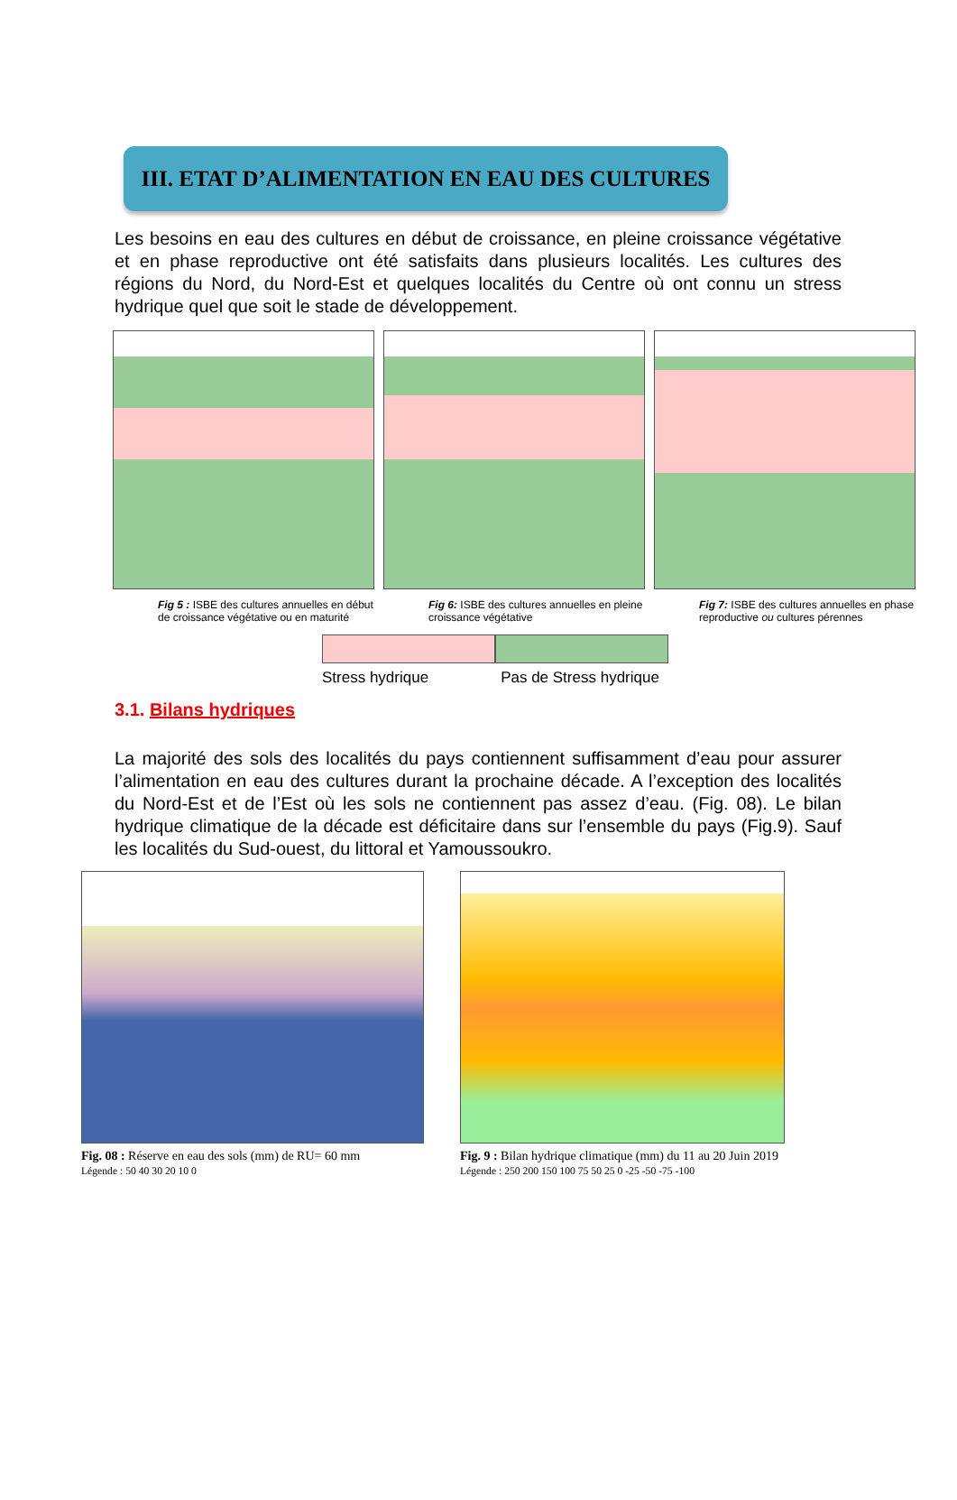III. ETAT D’ALIMENTATION EN EAU DES CULTURES
Les besoins en eau des cultures en début de croissance, en pleine croissance végétative et en phase reproductive ont été satisfaits dans plusieurs localités. Les cultures des régions du Nord, du Nord-Est et quelques localités du Centre où ont connu un stress hydrique quel que soit le stade de développement.
Fig 5 : ISBE des cultures annuelles en début de croissance végétative ou en maturité
Fig 6: ISBE des cultures annuelles en pleine croissance végétative
Fig 7: ISBE des cultures annuelles en phase reproductive ou cultures pérennes
Stress hydrique Pas de Stress hydrique
3.1. Bilans hydriques
La majorité des sols des localités du pays contiennent suffisamment d’eau pour assurer l’alimentation en eau des cultures durant la prochaine décade. A l’exception des localités du Nord-Est et de l’Est où les sols ne contiennent pas assez d’eau. (Fig. 08). Le bilan hydrique climatique de la décade est déficitaire dans sur l’ensemble du pays (Fig.9). Sauf les localités du Sud-ouest, du littoral et Yamoussoukro.
Fig. 08 : Réserve en eau des sols (mm) de RU= 60 mm
Légende : 50 40 30 20 10 0
Fig. 9 : Bilan hydrique climatique (mm) du 11 au 20 Juin 2019
Légende : 250 200 150 100 75 50 25 0 -25 -50 -75 -100